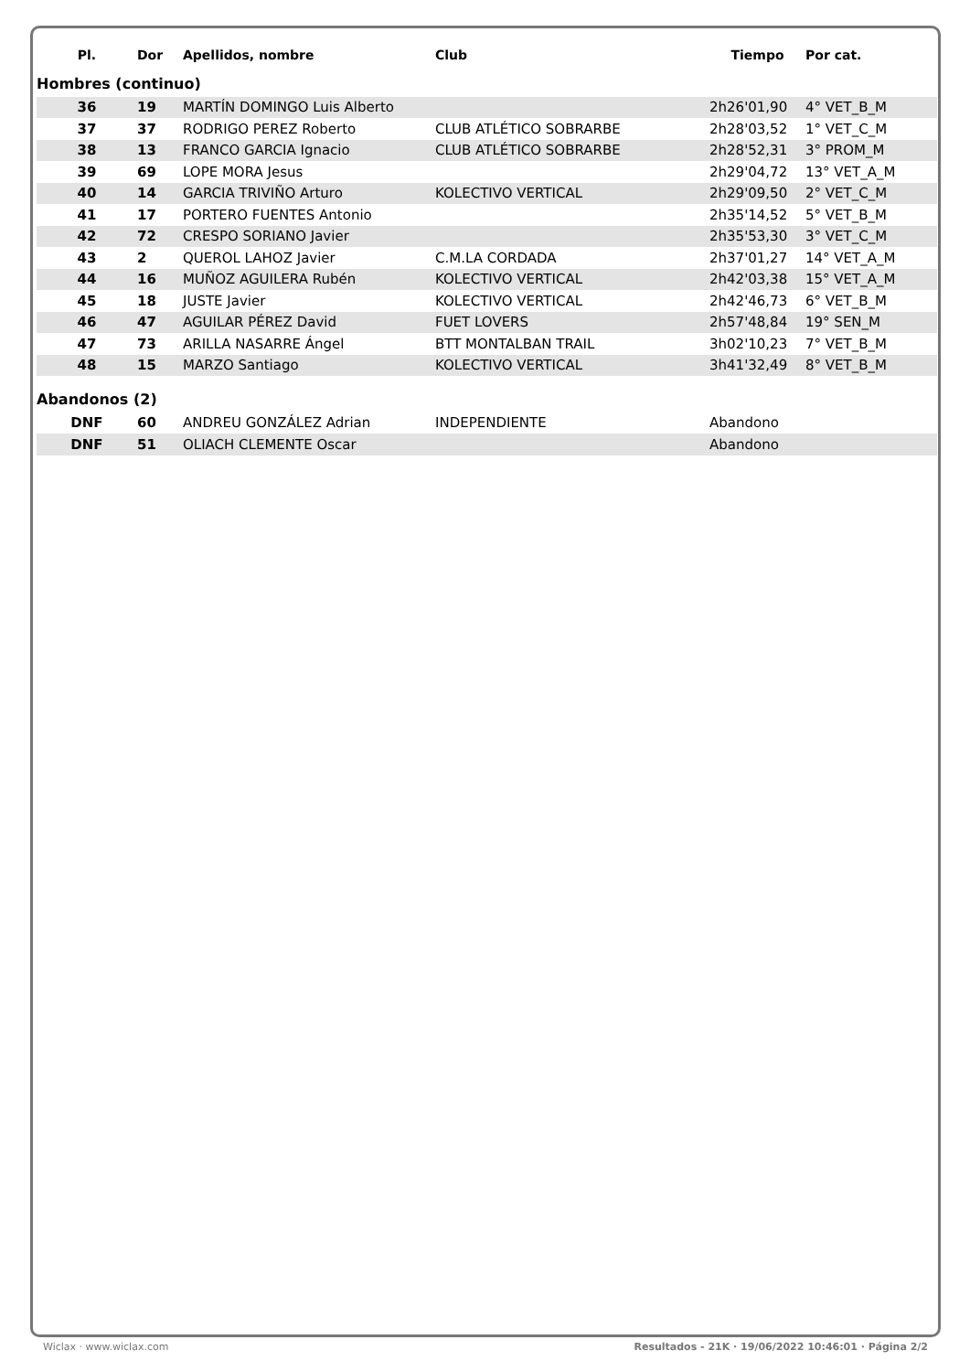| Pl. | Dor | Apellidos, nombre | Club | Tiempo | Por cat. |
| --- | --- | --- | --- | --- | --- |
| Hombres (continuo) | | | | | |
| 36 | 19 | MARTÍN DOMINGO Luis Alberto | | 2h26'01,90 | 4° VET_B_M |
| 37 | 37 | RODRIGO PEREZ Roberto | CLUB ATLÉTICO SOBRARBE | 2h28'03,52 | 1° VET_C_M |
| 38 | 13 | FRANCO GARCIA Ignacio | CLUB ATLÉTICO SOBRARBE | 2h28'52,31 | 3° PROM_M |
| 39 | 69 | LOPE MORA Jesus | | 2h29'04,72 | 13° VET_A_M |
| 40 | 14 | GARCIA TRIVIÑO Arturo | KOLECTIVO VERTICAL | 2h29'09,50 | 2° VET_C_M |
| 41 | 17 | PORTERO FUENTES Antonio | | 2h35'14,52 | 5° VET_B_M |
| 42 | 72 | CRESPO SORIANO Javier | | 2h35'53,30 | 3° VET_C_M |
| 43 | 2 | QUEROL LAHOZ Javier | C.M.LA CORDADA | 2h37'01,27 | 14° VET_A_M |
| 44 | 16 | MUÑOZ AGUILERA Rubén | KOLECTIVO VERTICAL | 2h42'03,38 | 15° VET_A_M |
| 45 | 18 | JUSTE Javier | KOLECTIVO VERTICAL | 2h42'46,73 | 6° VET_B_M |
| 46 | 47 | AGUILAR PÉREZ David | FUET LOVERS | 2h57'48,84 | 19° SEN_M |
| 47 | 73 | ARILLA NASARRE Ángel | BTT MONTALBAN TRAIL | 3h02'10,23 | 7° VET_B_M |
| 48 | 15 | MARZO Santiago | KOLECTIVO VERTICAL | 3h41'32,49 | 8° VET_B_M |
| Abandonos (2) | | | | | |
| DNF | 60 | ANDREU GONZÁLEZ Adrian | INDEPENDIENTE | Abandono | |
| DNF | 51 | OLIACH CLEMENTE Oscar | | Abandono | |
Wiclax · www.wiclax.com Resultados - 21K · 19/06/2022 10:46:01 · Página 2/2